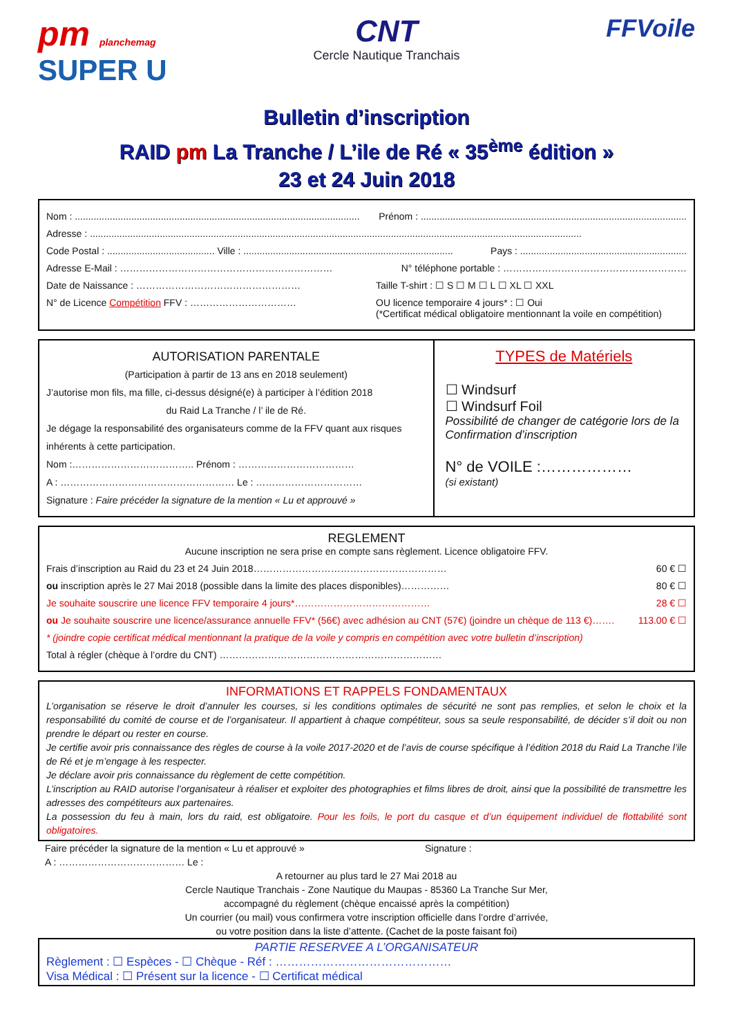pm planchemag
SUPER U
CNT
Cercle Nautique Tranchais
FFVoile
Bulletin d’inscription
RAID pm La Tranche / L’ile de Ré « 35<sup>ème</sup> édition »
23 et 24 Juin 2018
Nom : .......................................................................................................... Prénom : ...................................................................................................
Adresse : .......................................................................................................................................................................................
Code Postal : ........................................ Ville : .............................................................................. Pays : ..............................................................
Adresse E-Mail : ………………………………………………………… N° téléphone portable : …………………………………………………
Date de Naissance : …………………………………………… Taille T-shirt : ☐ S ☐ M ☐ L ☐ XL ☐ XXL
N° de Licence Compétition FFV : …………………………… OU licence temporaire 4 jours* : ☐ Oui
(*Certificat médical obligatoire mentionnant la voile en compétition)
AUTORISATION PARENTALE
(Participation à partir de 13 ans en 2018 seulement)
J’autorise mon fils, ma fille, ci-dessus désigné(e) à participer à l’édition 2018
du Raid La Tranche / l’ ile de Ré.
Je dégage la responsabilité des organisateurs comme de la FFV quant aux risques inhérents à cette participation.
Nom :……………………………….. Prénom : ………………………………
A : ……………………………………………… Le : ……………………………
Signature : Faire précéder la signature de la mention « Lu et approuvé »
TYPES de Matériels
☐ Windsurf
☐ Windsurf Foil
Possibilité de changer de catégorie lors de la Confirmation d’inscription
N° de VOILE :………………
(si existant)
REGLEMENT
Aucune inscription ne sera prise en compte sans règlement. Licence obligatoire FFV.
Frais d’inscription au Raid du 23 et 24 Juin 2018…………………………………………………… 60 € ☐
ou inscription après le 27 Mai 2018 (possible dans la limite des places disponibles)…………… 80 € ☐
Je souhaite souscrire une licence FFV temporaire 4 jours*…………………………………… 28 € ☐
ou Je souhaite souscrire une licence/assurance annuelle FFV* (56€) avec adhésion au CNT (57€) (joindre un chèque de 113 €)……. 113.00 € ☐
* (joindre copie certificat médical mentionnant la pratique de la voile y compris en compétition avec votre bulletin d’inscription)
Total à régler (chèque à l’ordre du CNT) ……………………………………………………………
INFORMATIONS ET RAPPELS FONDAMENTAUX
L’organisation se réserve le droit d’annuler les courses, si les conditions optimales de sécurité ne sont pas remplies, et selon le choix et la responsabilité du comité de course et de l’organisateur. Il appartient à chaque compétiteur, sous sa seule responsabilité, de décider s’il doit ou non prendre le départ ou rester en course.
Je certifie avoir pris connaissance des règles de course à la voile 2017-2020 et de l’avis de course spécifique à l’édition 2018 du Raid La Tranche l’ile de Ré et je m’engage à les respecter.
Je déclare avoir pris connaissance du règlement de cette compétition.
L’inscription au RAID autorise l’organisateur à réaliser et exploiter des photographies et films libres de droit, ainsi que la possibilité de transmettre les adresses des compétiteurs aux partenaires.
La possession du feu à main, lors du raid, est obligatoire. Pour les foils, le port du casque et d’un équipement individuel de flottabilité sont obligatoires.
Faire précéder la signature de la mention « Lu et approuvé » Signature :
A : ………………………………… Le :
A retourner au plus tard le 27 Mai 2018 au
Cercle Nautique Tranchais - Zone Nautique du Maupas - 85360 La Tranche Sur Mer,
accompagné du règlement (chèque encaissé après la compétition)
Un courrier (ou mail) vous confirmera votre inscription officielle dans l’ordre d’arrivée,
ou votre position dans la liste d’attente. (Cachet de la poste faisant foi)
PARTIE RESERVEE A L’ORGANISATEUR
Règlement : ☐ Espèces - ☐ Chèque - Réf : ………………………………………
Visa Médical : ☐ Présent sur la licence - ☐ Certificat médical